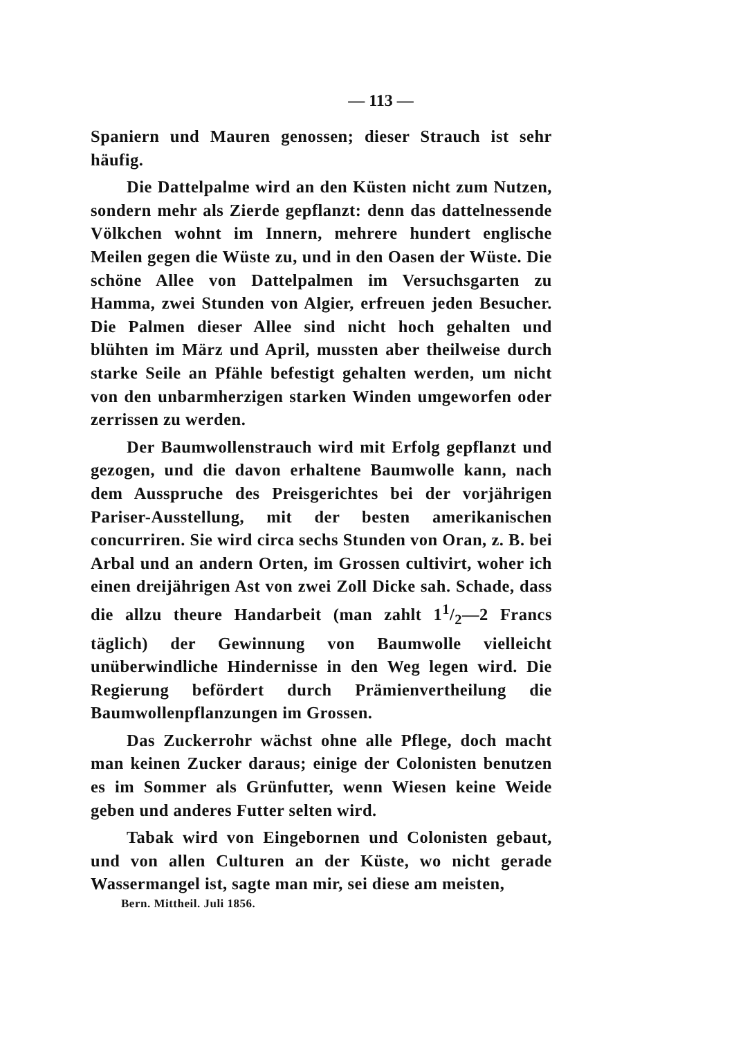— 113 —
Spaniern und Mauren genossen; dieser Strauch ist sehr häufig.
Die Dattelpalme wird an den Küsten nicht zum Nutzen, sondern mehr als Zierde gepflanzt: denn das dattelnessende Völkchen wohnt im Innern, mehrere hundert englische Meilen gegen die Wüste zu, und in den Oasen der Wüste. Die schöne Allee von Dattelpalmen im Versuchsgarten zu Hamma, zwei Stunden von Algier, erfreuen jeden Besucher. Die Palmen dieser Allee sind nicht hoch gehalten und blühten im März und April, mussten aber theilweise durch starke Seile an Pfähle befestigt gehalten werden, um nicht von den unbarmherzigen starken Winden umgeworfen oder zerrissen zu werden.
Der Baumwollenstrauch wird mit Erfolg gepflanzt und gezogen, und die davon erhaltene Baumwolle kann, nach dem Ausspruche des Preisgerichtes bei der vorjährigen Pariser-Ausstellung, mit der besten amerikanischen concurriren. Sie wird circa sechs Stunden von Oran, z. B. bei Arbal und an andern Orten, im Grossen cultivirt, woher ich einen dreijährigen Ast von zwei Zoll Dicke sah. Schade, dass die allzu theure Handarbeit (man zahlt 11/2—2 Francs täglich) der Gewinnung von Baumwolle vielleicht unüberwindliche Hindernisse in den Weg legen wird. Die Regierung befördert durch Prämienvertheilung die Baumwollenpflanzungen im Grossen.
Das Zuckerrohr wächst ohne alle Pflege, doch macht man keinen Zucker daraus; einige der Colonisten benutzen es im Sommer als Grünfutter, wenn Wiesen keine Weide geben und anderes Futter selten wird.
Tabak wird von Eingebornen und Colonisten gebaut, und von allen Culturen an der Küste, wo nicht gerade Wassermangel ist, sagte man mir, sei diese am meisten,
Bern. Mittheil. Juli 1856.